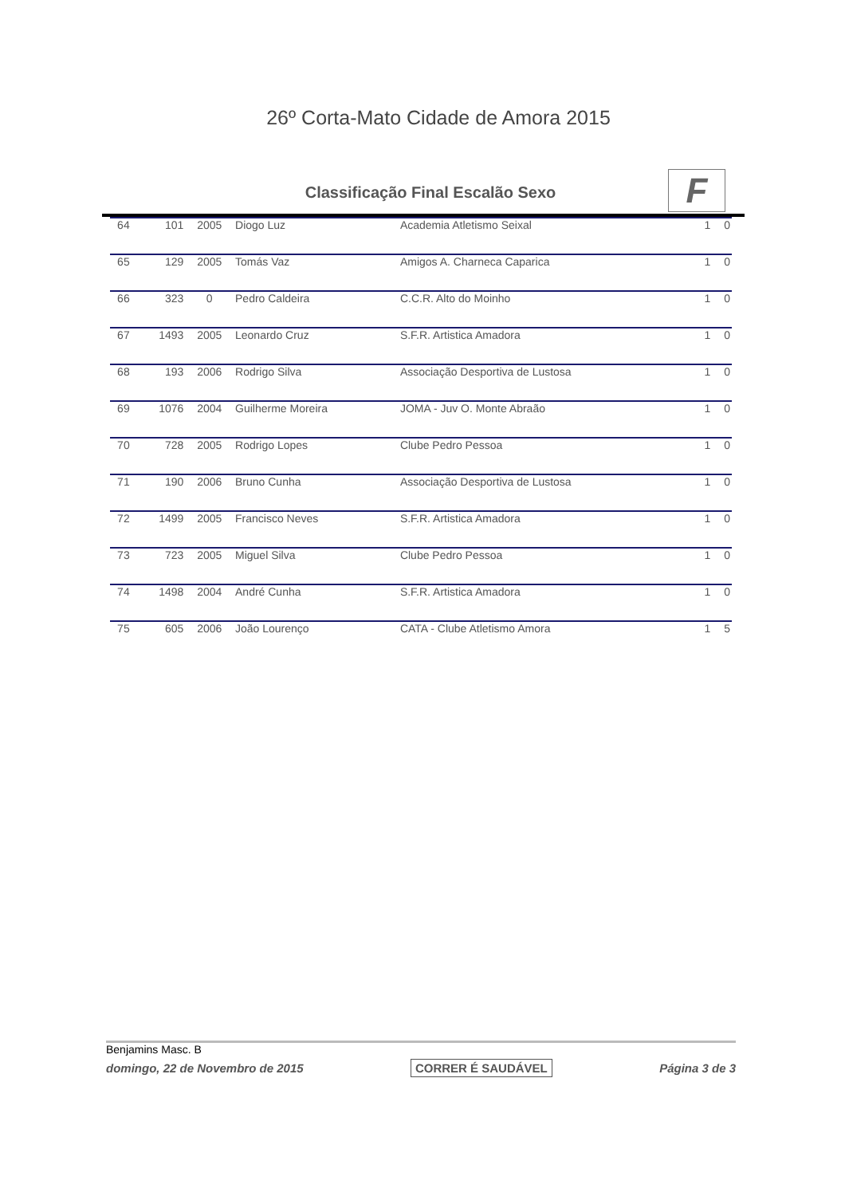26º Corta-Mato Cidade de Amora 2015
Classificação Final Escalão Sexo
F
| 64 | 101 | 2005 | Diogo Luz | Academia Atletismo Seixal | 1 | 0 |
| 65 | 129 | 2005 | Tomás Vaz | Amigos A. Charneca Caparica | 1 | 0 |
| 66 | 323 | 0 | Pedro Caldeira | C.C.R. Alto do Moinho | 1 | 0 |
| 67 | 1493 | 2005 | Leonardo Cruz | S.F.R. Artistica Amadora | 1 | 0 |
| 68 | 193 | 2006 | Rodrigo Silva | Associação Desportiva de Lustosa | 1 | 0 |
| 69 | 1076 | 2004 | Guilherme Moreira | JOMA - Juv O. Monte Abraão | 1 | 0 |
| 70 | 728 | 2005 | Rodrigo Lopes | Clube Pedro Pessoa | 1 | 0 |
| 71 | 190 | 2006 | Bruno Cunha | Associação Desportiva de Lustosa | 1 | 0 |
| 72 | 1499 | 2005 | Francisco Neves | S.F.R. Artistica Amadora | 1 | 0 |
| 73 | 723 | 2005 | Miguel Silva | Clube Pedro Pessoa | 1 | 0 |
| 74 | 1498 | 2004 | André Cunha | S.F.R. Artistica Amadora | 1 | 0 |
| 75 | 605 | 2006 | João Lourenço | CATA - Clube Atletismo Amora | 1 | 5 |
Benjamins Masc. B
domingo, 22 de Novembro de 2015 CORRER É SAUDÁVEL Página 3 de 3